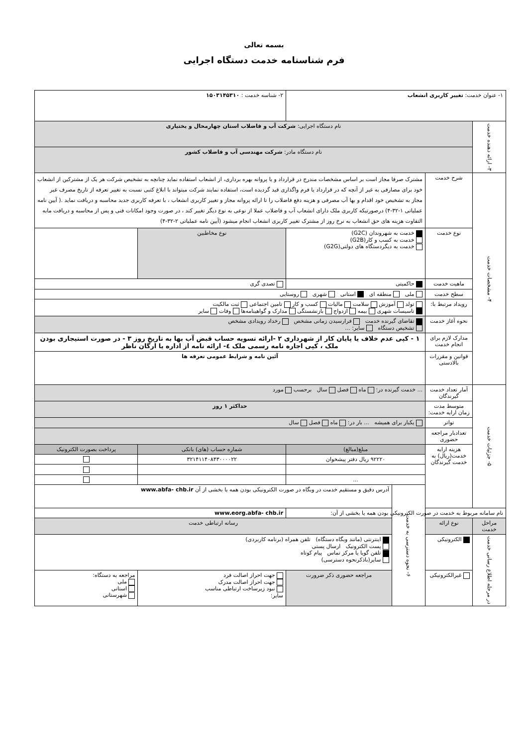بسمه تعالی
فرم شناسنامه خدمت دستگاه اجرایی
| ۱- عنوان خدمت: تغییر کاربری انشعاب | | | | | ۲- شناسه خدمت : ۱۵۰۳۱۴۵۳۱۰ | | |
| ۳- ارائه دهنده خدمت | نام دستگاه اجرایی: شرکت آب و فاضلاب استان چهارمحال و بختیاری | | | | | | |
| | نام دستگاه مادر: شرکت مهندسی آب و فاضلاب کشور | | | | | | |
| ۴- مشخصات خدمت | شرح خدمت | مشترک صرفا مجاز است بر اساس مشخصات مندرج در قرارداد و یا پروانه بهره برداری، از انشعاب استفاده نماید چنانچه به تشخیص شرکت هر یک از مشترکین از انشعاب خود برای مصارفی به غیر از آنچه که در قرارداد یا فرم واگذاری قید گردیده است، استفاده نمایند شرکت میتواند با ابلاغ کتبی نسبت به تغییر تعرفه از تاریخ مصرف غیر مجاز به تشخیص خود اقدام و بها آب مصرفی و هزینه دفع فاضلاب را تا ارائه پروانه مجاز و تغییر کاربری انشعاب ، با تعرفه کاربری جدید محاسبه و دریافت نماید .( آیین نامه عملیاتی ۱-۳۲-۴) درصورتیکه کاربری ملک دارای انشعاب آب و فاضلاب عملا از نوعی به نوع دیگر تغییر کند ، در صورت وجود امکانات فنی و پس از محاسبه و دریافت مابه التفاوت هزینه های حق انشعاب به نرخ روز از مشترک تغییر کاربری انشعاب انجام میشود (آیین نامه عملیاتی ۲-۳۲-۴) | | | | | |
| | نوع خدمت | خدمت به شهروندان (G2C) خدمت به کسب و کار(G2B) خدمت به دیگردستگاه های دولتی(G2G) | | | نوع مخاطبین | | |
| | ماهیت خدمت | حاکمیتی | | | تصدی گری | | |
| | سطح خدمت | ملی منطقه ای استانی شهری روستایی | | | | | |
| | رویداد مرتبط با: | تولد آموزش سلامت مالیات کسب و کار تامین اجتماعی ثبت مالکیت تاسیسات شهری بیمه ازدواج بازنشستگی مدارک و گواهینامه‌ها وفات سایر | | | | | |
| | نحوه آغاز خدمت | تقاضای گیرنده خدمت فرارسیدن زمانی مشخص رخداد رویدادی مشخص تشخیص دستگاه سایر: ... | | | | | |
| | مدارک لازم برای انجام خدمت | ۱ - کپی عدم خلاف یا پایان کار از شهرداری ۲ -ارائه تسویه حساب قبض آب بها به تاریخ روز ۳ - در صورت استیجاری بودن ملک ، کپی اجاره نامه رسمی ملک ٤- ارائه نامه از اداره یا ارگان ناظر | | | | | |
| | قوانین و مقررات بالادستی | آئین نامه و شرایط عمومی تعرفه ها | | | | | |
| ۵- جزئیات خدمت | آمار تعداد خدمت گیرندگان | ... خدمت گیرنده در: ماه فصل سال برحسب مورد | | | | | |
| | متوسط مدت زمان ارایه خدمت: | حداکثر ۱ روز | | | | | |
| | تواتر | یکبار برای همیشه ... بار در: ماه فصل سال | | | | | |
| | تعدادبار مراجعه حضوری | | | | | | |
| | هزینه ارایه خدمت(ریال) به خدمت گیرندگان | مبلغ(مبالغ) | | شماره حساب (های) بانکی | | | پرداخت بصورت الکترونیک |
| | | ۹۲۲۲۰ ریال دفتر پیشخوان | | ۳۲۱۴۱۱۴۰۸۴۳۰۰۰۰۲۲ | | | |
| | | ... | | | | | |
| | | ۶- نحوه دسترسی به خدمت | آدرس دقیق و مستقیم خدمت در وبگاه در صورت الکترونیکی بودن همه یا بخشی از آن www.abfa- chb.ir | | | | |
| نام سامانه مربوط به خدمت در صورت الکترونیکی بودن همه یا بخشی از آن: | | | | www.eorg.abfa- chb.ir | | | |
| مراحل خدمت | نوع ارائه | | رسانه ارتباطی خدمت | | | | |
| در مرحله اطلاع رسانی خدمت | الکترونیکی | | اینترنتی (مانند وبگاه دستگاه) تلفن همراه (برنامه کاربردی) پست الکترونیک ارسال پستی تلفن گویا یا مرکز تماس پیام کوتاه سایر(باذکرنحوه دسترسی) | | | | |
| | غیرالکترونیکی | | مراجعه حضوری ذکر ضرورت | جهت احراز اصالت فرد جهت احراز اصالت مدرک نبود زیرساخت ارتباطی مناسب سایر: | | | مراجعه به دستگاه: ملی استانی شهرستانی |